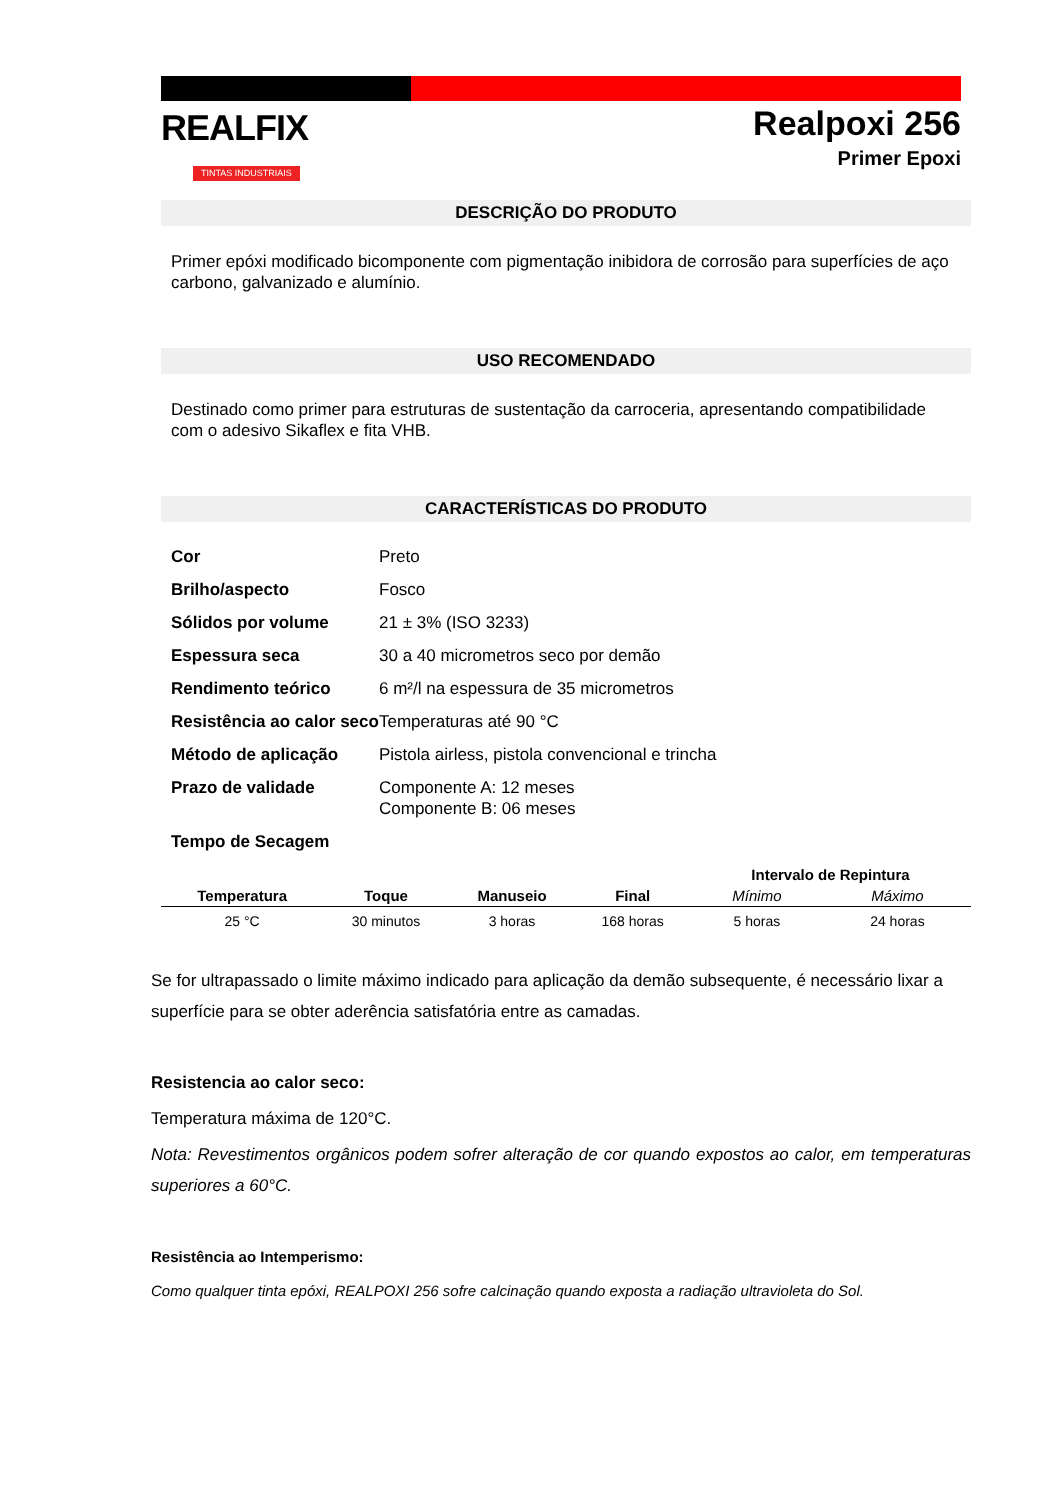REALFIX
TINTAS INDUSTRIAIS
Realpoxi 256
Primer Epoxi
DESCRIÇÃO DO PRODUTO
Primer epóxi modificado bicomponente com pigmentação inibidora de corrosão para superfícies de aço carbono, galvanizado e alumínio.
USO RECOMENDADO
Destinado como primer para estruturas de sustentação da carroceria, apresentando compatibilidade com o adesivo Sikaflex e fita VHB.
CARACTERÍSTICAS DO PRODUTO
| Cor | Preto |
| Brilho/aspecto | Fosco |
| Sólidos por volume | 21 ± 3% (ISO 3233) |
| Espessura seca | 30 a 40 micrometros seco por demão |
| Rendimento teórico | 6 m²/l na espessura de 35 micrometros |
| Resistência ao calor seco | Temperaturas até 90 °C |
| Método de aplicação | Pistola airless, pistola convencional e trincha |
| Prazo de validade | Componente A: 12 meses Componente B: 06 meses |
| Tempo de Secagem | |
| | | | | Intervalo de Repintura | |
| --- | --- | --- | --- | --- | --- |
| Temperatura | Toque | Manuseio | Final | Mínimo | Máximo |
| 25 °C | 30 minutos | 3 horas | 168 horas | 5 horas | 24 horas |
Se for ultrapassado o limite máximo indicado para aplicação da demão subsequente, é necessário lixar a superfície para se obter aderência satisfatória entre as camadas.
Resistencia ao calor seco:
Temperatura máxima de 120°C.
Nota: Revestimentos orgânicos podem sofrer alteração de cor quando expostos ao calor, em temperaturas superiores a 60°C.
Resistência ao Intemperismo:
Como qualquer tinta epóxi, REALPOXI 256 sofre calcinação quando exposta a radiação ultravioleta do Sol.